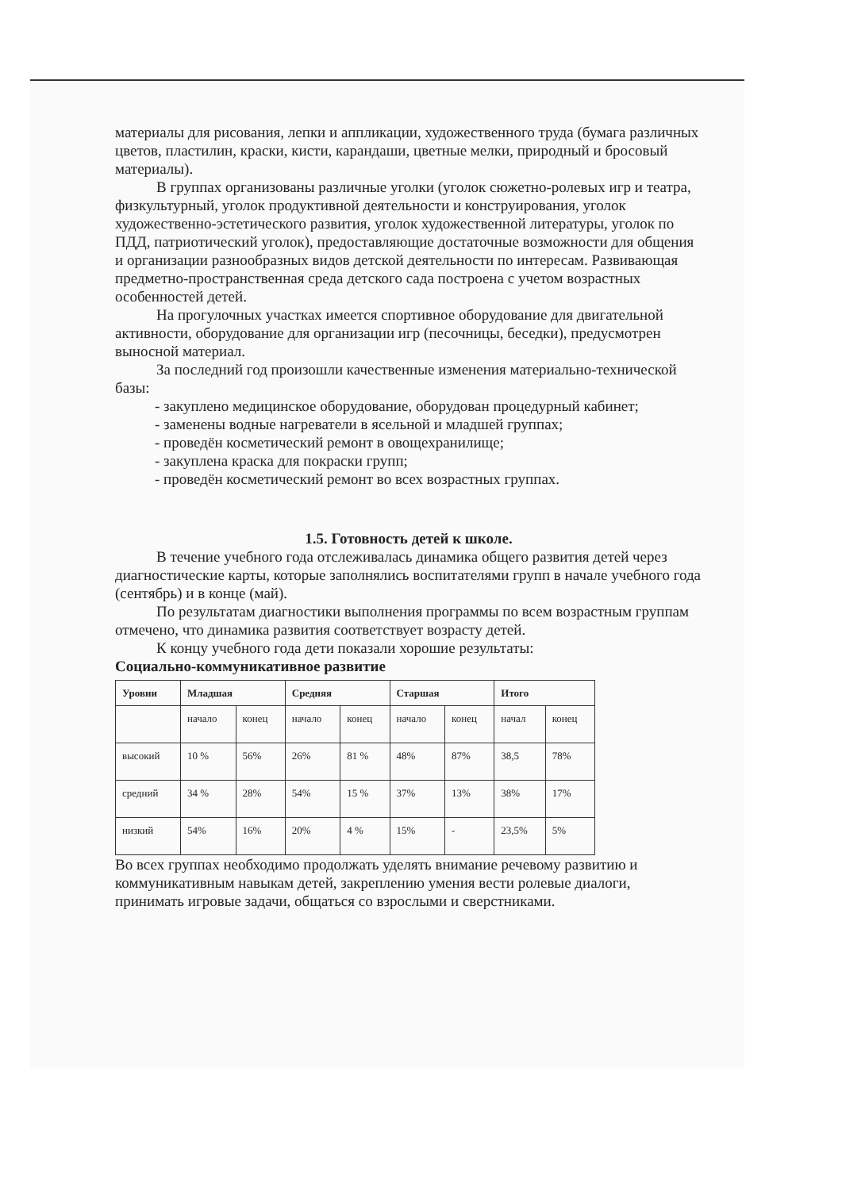материалы для рисования, лепки и аппликации, художественного труда (бумага различных цветов, пластилин, краски, кисти, карандаши, цветные мелки, природный и бросовый материалы).
В группах организованы различные уголки (уголок сюжетно-ролевых игр и театра, физкультурный, уголок продуктивной деятельности и конструирования, уголок художественно-эстетического развития, уголок художественной литературы, уголок по ПДД, патриотический уголок), предоставляющие достаточные возможности для общения и организации разнообразных видов детской деятельности по интересам. Развивающая предметно-пространственная среда детского сада построена с учетом возрастных особенностей детей.
На прогулочных участках имеется спортивное оборудование для двигательной активности, оборудование для организации игр (песочницы, беседки), предусмотрен выносной материал.
За последний год произошли качественные изменения материально-технической базы:
- закуплено медицинское оборудование, оборудован процедурный кабинет;
- заменены водные нагреватели в ясельной и младшей группах;
- проведён косметический ремонт в овощехранилище;
- закуплена краска для покраски групп;
- проведён косметический ремонт во всех возрастных группах.
1.5. Готовность детей к школе.
В течение учебного года отслеживалась динамика общего развития детей через диагностические карты, которые заполнялись воспитателями групп в начале учебного года (сентябрь) и в конце (май).
По результатам диагностики выполнения программы по всем возрастным группам отмечено, что динамика развития соответствует возрасту детей.
К концу учебного года дети показали хорошие результаты:
Социально-коммуникативное развитие
| Уровни | Младшая | | Средняя | | Старшая | | Итого | |
| --- | --- | --- | --- | --- | --- | --- | --- | --- |
| | начало | конец | начало | конец | начало | конец | начал | конец |
| высокий | 10 % | 56% | 26% | 81 % | 48% | 87% | 38,5 | 78% |
| средний | 34 % | 28% | 54% | 15 % | 37% | 13% | 38% | 17% |
| низкий | 54% | 16% | 20% | 4 % | 15% | - | 23,5% | 5% |
Во всех группах необходимо продолжать уделять внимание речевому развитию и коммуникативным навыкам детей, закреплению умения вести ролевые диалоги, принимать игровые задачи, общаться со взрослыми и сверстниками.